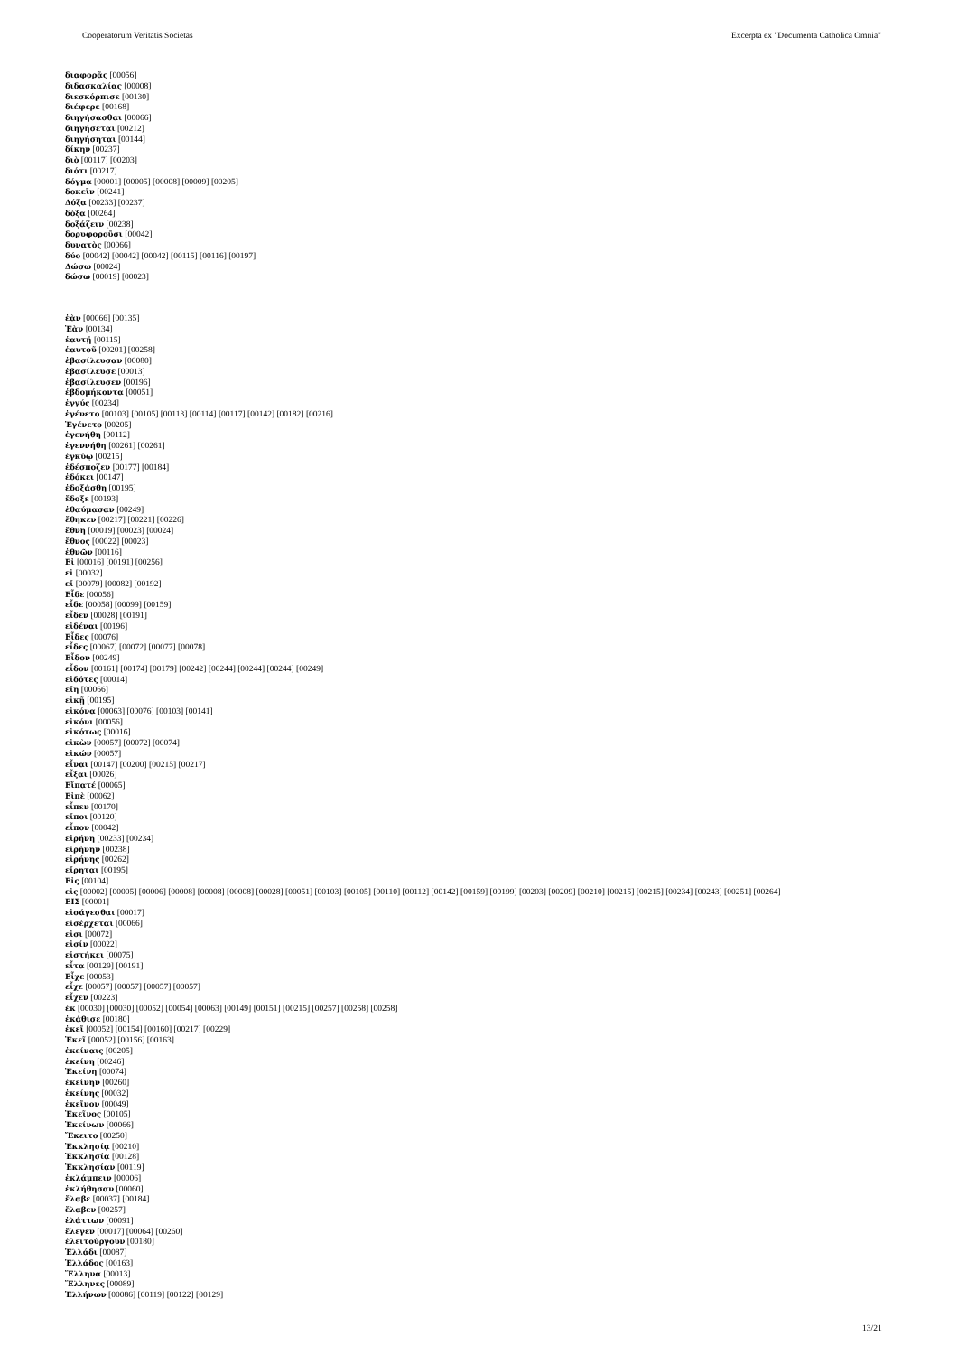Cooperatorum Veritatis Societas Excerpta ex "Documenta Catholica Omnia"
διαφορᾶς [00056]
διδασκαλίας [00008]
διεσκόρπισε [00130]
διέφερε [00168]
διηγήσασθαι [00066]
διηγήσεται [00212]
διηγήσηται [00144]
δίκην [00237]
διὸ [00117] [00203]
διότι [00217]
δόγμα [00001] [00005] [00008] [00009] [00205]
δοκεῖν [00241]
Δόξα [00233] [00237]
δόξα [00264]
δοξάζειν [00238]
δορυφοροῦσι [00042]
δυνατὸς [00066]
δύο [00042] [00042] [00042] [00115] [00116] [00197]
Δώσω [00024]
δώσω [00019] [00023]
ἐὰν [00066] [00135]
Ἐὰν [00134]
ἑαυτῇ [00115]
ἑαυτοῦ [00201] [00258]
ἐβασίλευσαν [00080]
ἐβασίλευσε [00013]
ἐβασίλευσεν [00196]
ἑβδομήκοντα [00051]
ἐγγύς [00234]
ἐγένετο [00103] [00105] [00113] [00114] [00117] [00142] [00182] [00216]
Ἐγένετο [00205]
ἐγενήθη [00112]
ἐγεννήθη [00261] [00261]
ἐγκύῳ [00215]
ἐδέσποζεν [00177] [00184]
ἐδόκει [00147]
ἐδοξάσθη [00195]
ἔδοξε [00193]
ἐθαύμασαν [00249]
ἔθηκεν [00217] [00221] [00226]
ἔθνη [00019] [00023] [00024]
ἔθνος [00022] [00023]
ἐθνῶν [00116]
Εἰ [00016] [00191] [00256]
εἰ [00032]
εἴ [00079] [00082] [00192]
Εἶδε [00056]
εἶδε [00058] [00099] [00159]
εἶδεν [00028] [00191]
εἰδέναι [00196]
Εἶδες [00076]
εἶδες [00067] [00072] [00077] [00078]
Εἶδον [00249]
εἶδον [00161] [00174] [00179] [00242] [00244] [00244] [00244] [00249]
εἰδότες [00014]
εἴη [00066]
εἰκῇ [00195]
εἰκόνα [00063] [00076] [00103] [00141]
εἰκόνι [00056]
εἰκότως [00016]
εἰκὼν [00057] [00072] [00074]
εἰκών [00057]
εἶναι [00147] [00200] [00215] [00217]
εἶξαι [00026]
Εἴπατέ [00065]
Εἰπὲ [00062]
εἶπεν [00170]
εἴποι [00120]
εἶπον [00042]
εἰρήνη [00233] [00234]
εἰρήνην [00238]
εἰρήνης [00262]
εἴρηται [00195]
Εἰς [00104]
εἰς [00002] [00005] [00006] [00008] [00008] [00008] [00028] [00051] [00103] [00105] [00110] [00112] [00142] [00159] [00199] [00203] [00209] [00210] [00215] [00215] [00234] [00243] [00251] [00264]
ΕΙΣ [00001]
εἰσάγεσθαι [00017]
εἰσέρχεται [00066]
εἰσι [00072]
εἰσίν [00022]
εἱστήκει [00075]
εἶτα [00129] [00191]
Εἶχε [00053]
εἶχε [00057] [00057] [00057] [00057]
εἶχεν [00223]
ἐκ [00030] [00030] [00052] [00054] [00063] [00149] [00151] [00215] [00257] [00258] [00258]
ἐκάθισε [00180]
ἐκεῖ [00052] [00154] [00160] [00217] [00229]
Ἐκεῖ [00052] [00156] [00163]
ἐκείναις [00205]
ἐκείνη [00246]
Ἐκείνη [00074]
ἐκείνην [00260]
ἐκείνης [00032]
ἐκεῖνον [00049]
Ἐκεῖνος [00105]
Ἐκείνων [00066]
Ἔκειτο [00250]
Ἐκκλησίᾳ [00210]
Ἐκκλησία [00128]
Ἐκκλησίαν [00119]
ἐκλάμπειν [00006]
ἐκλήθησαν [00060]
ἔλαβε [00037] [00184]
ἔλαβεν [00257]
ἐλάττων [00091]
ἔλεγεν [00017] [00064] [00260]
ἐλειτούργουν [00180]
Ἑλλάδι [00087]
Ἑλλάδος [00163]
Ἕλληνα [00013]
Ἕλληνες [00089]
Ἑλλήνων [00086] [00119] [00122] [00129]
13/21